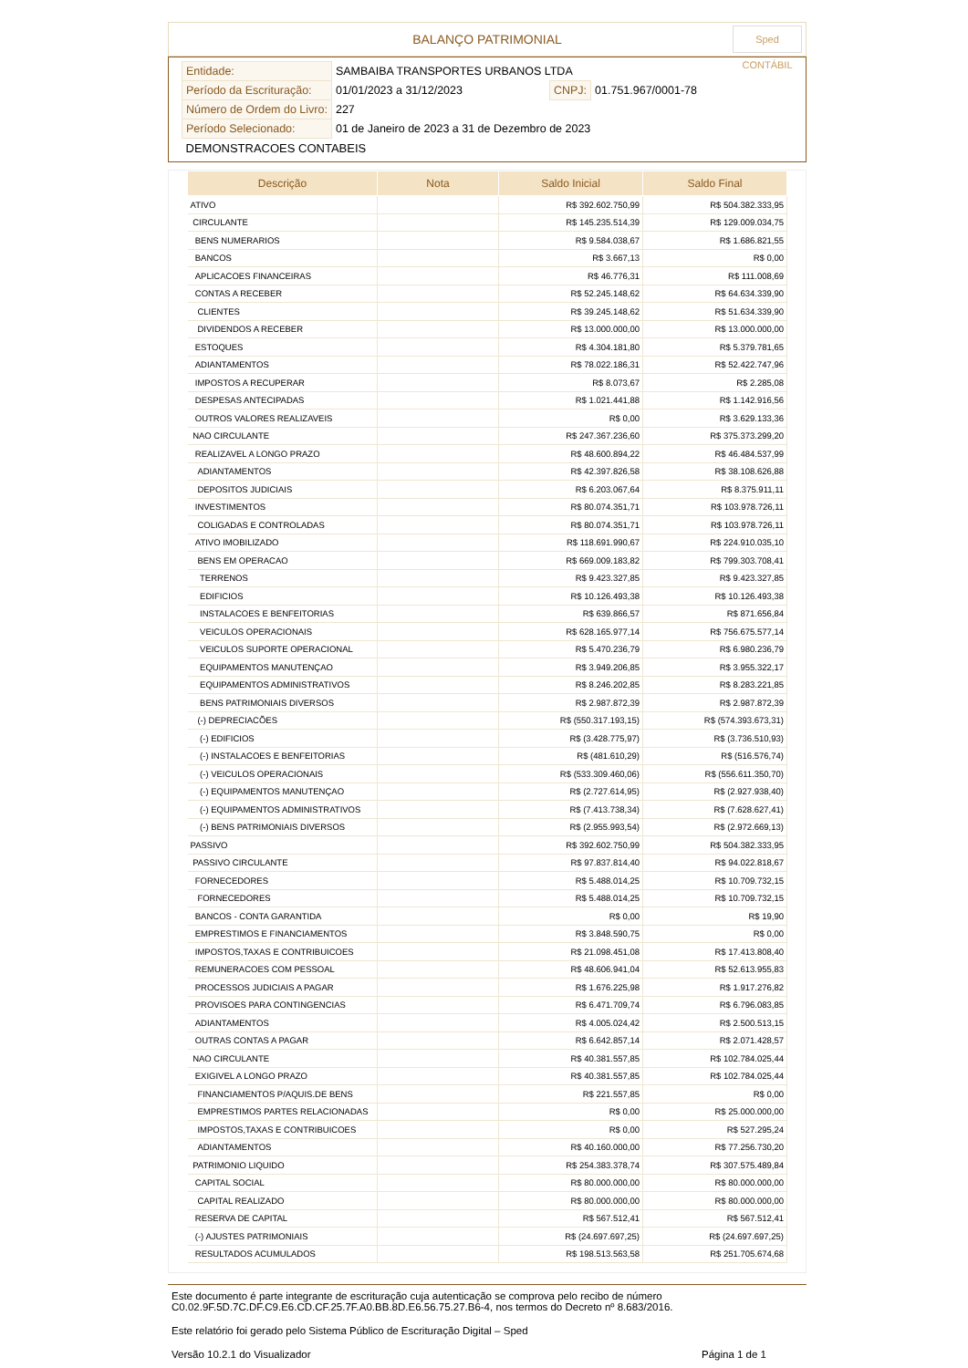BALANÇO PATRIMONIAL
Sped CONTÁBIL
| Entidade: | SAMBAIBA TRANSPORTES URBANOS LTDA | | |
| Período da Escrituração: | 01/01/2023 a 31/12/2023 | CNPJ: | 01.751.967/0001-78 |
| Número de Ordem do Livro: | 227 | | |
| Período Selecionado: | 01 de Janeiro de 2023 a 31 de Dezembro de 2023 | | |
| DEMONSTRACOES CONTABEIS | | | |
| Descrição | Nota | Saldo Inicial | Saldo Final |
| --- | --- | --- | --- |
| ATIVO | | R$ 392.602.750,99 | R$ 504.382.333,95 |
| CIRCULANTE | | R$ 145.235.514,39 | R$ 129.009.034,75 |
| BENS NUMERARIOS | | R$ 9.584.038,67 | R$ 1.686.821,55 |
| BANCOS | | R$ 3.667,13 | R$ 0,00 |
| APLICACOES FINANCEIRAS | | R$ 46.776,31 | R$ 111.008,69 |
| CONTAS A RECEBER | | R$ 52.245.148,62 | R$ 64.634.339,90 |
| CLIENTES | | R$ 39.245.148,62 | R$ 51.634.339,90 |
| DIVIDENDOS A RECEBER | | R$ 13.000.000,00 | R$ 13.000.000,00 |
| ESTOQUES | | R$ 4.304.181,80 | R$ 5.379.781,65 |
| ADIANTAMENTOS | | R$ 78.022.186,31 | R$ 52.422.747,96 |
| IMPOSTOS A RECUPERAR | | R$ 8.073,67 | R$ 2.285,08 |
| DESPESAS ANTECIPADAS | | R$ 1.021.441,88 | R$ 1.142.916,56 |
| OUTROS VALORES REALIZAVEIS | | R$ 0,00 | R$ 3.629.133,36 |
| NAO CIRCULANTE | | R$ 247.367.236,60 | R$ 375.373.299,20 |
| REALIZAVEL A LONGO PRAZO | | R$ 48.600.894,22 | R$ 46.484.537,99 |
| ADIANTAMENTOS | | R$ 42.397.826,58 | R$ 38.108.626,88 |
| DEPOSITOS JUDICIAIS | | R$ 6.203.067,64 | R$ 8.375.911,11 |
| INVESTIMENTOS | | R$ 80.074.351,71 | R$ 103.978.726,11 |
| COLIGADAS E CONTROLADAS | | R$ 80.074.351,71 | R$ 103.978.726,11 |
| ATIVO IMOBILIZADO | | R$ 118.691.990,67 | R$ 224.910.035,10 |
| BENS EM OPERACAO | | R$ 669.009.183,82 | R$ 799.303.708,41 |
| TERRENOS | | R$ 9.423.327,85 | R$ 9.423.327,85 |
| EDIFICIOS | | R$ 10.126.493,38 | R$ 10.126.493,38 |
| INSTALACOES E BENFEITORIAS | | R$ 639.866,57 | R$ 871.656,84 |
| VEICULOS OPERACIONAIS | | R$ 628.165.977,14 | R$ 756.675.577,14 |
| VEICULOS SUPORTE OPERACIONAL | | R$ 5.470.236,79 | R$ 6.980.236,79 |
| EQUIPAMENTOS MANUTENÇAO | | R$ 3.949.206,85 | R$ 3.955.322,17 |
| EQUIPAMENTOS ADMINISTRATIVOS | | R$ 8.246.202,85 | R$ 8.283.221,85 |
| BENS PATRIMONIAIS DIVERSOS | | R$ 2.987.872,39 | R$ 2.987.872,39 |
| (-) DEPRECIACÕES | | R$ (550.317.193,15) | R$ (574.393.673,31) |
| (-) EDIFICIOS | | R$ (3.428.775,97) | R$ (3.736.510,93) |
| (-) INSTALACOES E BENFEITORIAS | | R$ (481.610,29) | R$ (516.576,74) |
| (-) VEICULOS OPERACIONAIS | | R$ (533.309.460,06) | R$ (556.611.350,70) |
| (-) EQUIPAMENTOS MANUTENÇAO | | R$ (2.727.614,95) | R$ (2.927.938,40) |
| (-) EQUIPAMENTOS ADMINISTRATIVOS | | R$ (7.413.738,34) | R$ (7.628.627,41) |
| (-) BENS PATRIMONIAIS DIVERSOS | | R$ (2.955.993,54) | R$ (2.972.669,13) |
| PASSIVO | | R$ 392.602.750,99 | R$ 504.382.333,95 |
| PASSIVO CIRCULANTE | | R$ 97.837.814,40 | R$ 94.022.818,67 |
| FORNECEDORES | | R$ 5.488.014,25 | R$ 10.709.732,15 |
| FORNECEDORES | | R$ 5.488.014,25 | R$ 10.709.732,15 |
| BANCOS - CONTA GARANTIDA | | R$ 0,00 | R$ 19,90 |
| EMPRESTIMOS E FINANCIAMENTOS | | R$ 3.848.590,75 | R$ 0,00 |
| IMPOSTOS,TAXAS E CONTRIBUICOES | | R$ 21.098.451,08 | R$ 17.413.808,40 |
| REMUNERACOES COM PESSOAL | | R$ 48.606.941,04 | R$ 52.613.955,83 |
| PROCESSOS JUDICIAIS A PAGAR | | R$ 1.676.225,98 | R$ 1.917.276,82 |
| PROVISOES PARA CONTINGENCIAS | | R$ 6.471.709,74 | R$ 6.796.083,85 |
| ADIANTAMENTOS | | R$ 4.005.024,42 | R$ 2.500.513,15 |
| OUTRAS CONTAS A PAGAR | | R$ 6.642.857,14 | R$ 2.071.428,57 |
| NAO CIRCULANTE | | R$ 40.381.557,85 | R$ 102.784.025,44 |
| EXIGIVEL A LONGO PRAZO | | R$ 40.381.557,85 | R$ 102.784.025,44 |
| FINANCIAMENTOS P/AQUIS.DE BENS | | R$ 221.557,85 | R$ 0,00 |
| EMPRESTIMOS PARTES RELACIONADAS | | R$ 0,00 | R$ 25.000.000,00 |
| IMPOSTOS,TAXAS E CONTRIBUICOES | | R$ 0,00 | R$ 527.295,24 |
| ADIANTAMENTOS | | R$ 40.160.000,00 | R$ 77.256.730,20 |
| PATRIMONIO LIQUIDO | | R$ 254.383.378,74 | R$ 307.575.489,84 |
| CAPITAL SOCIAL | | R$ 80.000.000,00 | R$ 80.000.000,00 |
| CAPITAL REALIZADO | | R$ 80.000.000,00 | R$ 80.000.000,00 |
| RESERVA DE CAPITAL | | R$ 567.512,41 | R$ 567.512,41 |
| (-) AJUSTES PATRIMONIAIS | | R$ (24.697.697,25) | R$ (24.697.697,25) |
| RESULTADOS ACUMULADOS | | R$ 198.513.563,58 | R$ 251.705.674,68 |
Este documento é parte integrante de escrituração cuja autenticação se comprova pelo recibo de número C0.02.9F.5D.7C.DF.C9.E6.CD.CF.25.7F.A0.BB.8D.E6.56.75.27.B6-4, nos termos do Decreto nº 8.683/2016.
Este relatório foi gerado pelo Sistema Público de Escrituração Digital – Sped
Versão 10.2.1 do Visualizador Página 1 de 1